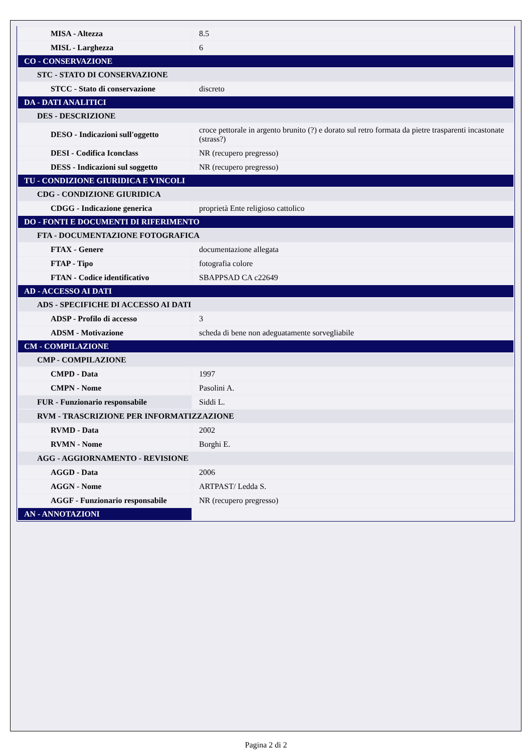| MISA - Altezza | 8.5 |
| MISL - Larghezza | 6 |
| CO - CONSERVAZIONE | |
| STC - STATO DI CONSERVAZIONE | |
| STCC - Stato di conservazione | discreto |
| DA - DATI ANALITICI | |
| DES - DESCRIZIONE | |
| DESO - Indicazioni sull'oggetto | croce pettorale in argento brunito (?) e dorato sul retro formata da pietre trasparenti incastonate (strass?) |
| DESI - Codifica Iconclass | NR (recupero pregresso) |
| DESS - Indicazioni sul soggetto | NR (recupero pregresso) |
| TU - CONDIZIONE GIURIDICA E VINCOLI | |
| CDG - CONDIZIONE GIURIDICA | |
| CDGG - Indicazione generica | proprietà Ente religioso cattolico |
| DO - FONTI E DOCUMENTI DI RIFERIMENTO | |
| FTA - DOCUMENTAZIONE FOTOGRAFICA | |
| FTAX - Genere | documentazione allegata |
| FTAP - Tipo | fotografia colore |
| FTAN - Codice identificativo | SBAPPSAD CA c22649 |
| AD - ACCESSO AI DATI | |
| ADS - SPECIFICHE DI ACCESSO AI DATI | |
| ADSP - Profilo di accesso | 3 |
| ADSM - Motivazione | scheda di bene non adeguatamente sorvegliabile |
| CM - COMPILAZIONE | |
| CMP - COMPILAZIONE | |
| CMPD - Data | 1997 |
| CMPN - Nome | Pasolini A. |
| FUR - Funzionario responsabile | Siddi L. |
| RVM - TRASCRIZIONE PER INFORMATIZZAZIONE | |
| RVMD - Data | 2002 |
| RVMN - Nome | Borghi E. |
| AGG - AGGIORNAMENTO - REVISIONE | |
| AGGD - Data | 2006 |
| AGGN - Nome | ARTPAST/ Ledda S. |
| AGGF - Funzionario responsabile | NR (recupero pregresso) |
| AN - ANNOTAZIONI | |
Pagina 2 di 2